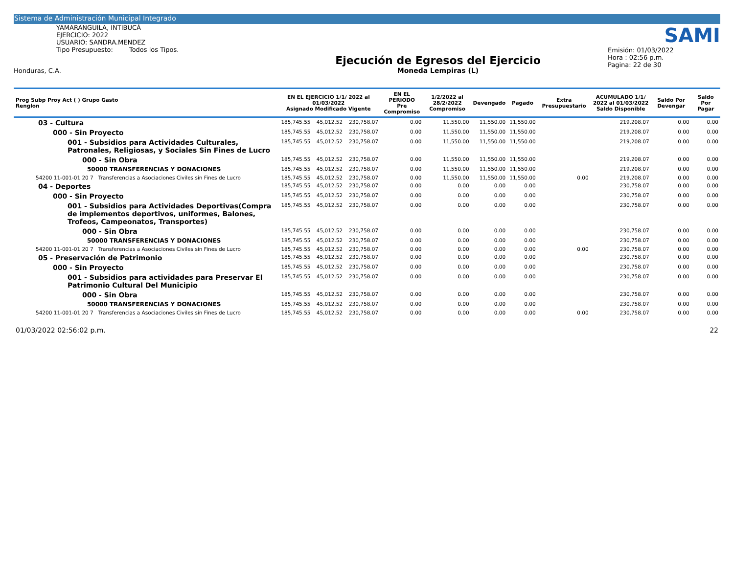Sistema de Administración Municipal Integrado
YAMARANGUILA, INTIBUCÁ
EJERCICIO: 2022
USUARIO: SANDRA.MENDEZ
Tipo Presupuesto: Todos los Tipos.
Honduras, C.A.
Ejecución de Egresos del Ejercicio
Moneda Lempiras (L)
SAMI
Emisión: 01/03/2022
Hora : 02:56 p.m.
Pagina: 22 de 30
| Prog Subp Proy Act ( ) Grupo Gasto Renglon | EN EL EJERCICIO 1/1/ 2022 al 01/03/2022 Asignado Modificado Vigente | | | EN EL PERIODO Pre Compromiso | 1/2/2022 al 28/2/2022 Compromiso | Devengado | Pagado | Extra Presupuestario | ACUMULADO 1/1/ 2022 al 01/03/2022 Saldo Disponible | Saldo Por Devengar | Saldo Por Pagar |
| --- | --- | --- | --- | --- | --- | --- | --- | --- | --- | --- | --- |
| 03 - Cultura | 185,745.55 | 45,012.52 | 230,758.07 | 0.00 | 11,550.00 | 11,550.00 | 11,550.00 | | 219,208.07 | 0.00 | 0.00 |
| 000 - Sin Proyecto | 185,745.55 | 45,012.52 | 230,758.07 | 0.00 | 11,550.00 | 11,550.00 | 11,550.00 | | 219,208.07 | 0.00 | 0.00 |
| 001 - Subsidios para Actividades Culturales, Patronales, Religiosas, y Sociales Sin Fines de Lucro | 185,745.55 | 45,012.52 | 230,758.07 | 0.00 | 11,550.00 | 11,550.00 | 11,550.00 | | 219,208.07 | 0.00 | 0.00 |
| 000 - Sin Obra | 185,745.55 | 45,012.52 | 230,758.07 | 0.00 | 11,550.00 | 11,550.00 | 11,550.00 | | 219,208.07 | 0.00 | 0.00 |
| 50000 TRANSFERENCIAS Y DONACIONES | 185,745.55 | 45,012.52 | 230,758.07 | 0.00 | 11,550.00 | 11,550.00 | 11,550.00 | | 219,208.07 | 0.00 | 0.00 |
| 54200 11-001-01 20 7 Transferencias a Asociaciones Civiles sin Fines de Lucro | 185,745.55 | 45,012.52 | 230,758.07 | 0.00 | 11,550.00 | 11,550.00 | 11,550.00 | 0.00 | 219,208.07 | 0.00 | 0.00 |
| 04 - Deportes | 185,745.55 | 45,012.52 | 230,758.07 | 0.00 | 0.00 | 0.00 | 0.00 | | 230,758.07 | 0.00 | 0.00 |
| 000 - Sin Proyecto | 185,745.55 | 45,012.52 | 230,758.07 | 0.00 | 0.00 | 0.00 | 0.00 | | 230,758.07 | 0.00 | 0.00 |
| 001 - Subsidios para Actividades Deportivas(Compra de implementos deportivos, uniformes, Balones, Trofeos, Campeonatos, Transportes) | 185,745.55 | 45,012.52 | 230,758.07 | 0.00 | 0.00 | 0.00 | 0.00 | | 230,758.07 | 0.00 | 0.00 |
| 000 - Sin Obra | 185,745.55 | 45,012.52 | 230,758.07 | 0.00 | 0.00 | 0.00 | 0.00 | | 230,758.07 | 0.00 | 0.00 |
| 50000 TRANSFERENCIAS Y DONACIONES | 185,745.55 | 45,012.52 | 230,758.07 | 0.00 | 0.00 | 0.00 | 0.00 | | 230,758.07 | 0.00 | 0.00 |
| 54200 11-001-01 20 7 Transferencias a Asociaciones Civiles sin Fines de Lucro | 185,745.55 | 45,012.52 | 230,758.07 | 0.00 | 0.00 | 0.00 | 0.00 | 0.00 | 230,758.07 | 0.00 | 0.00 |
| 05 - Preservación de Patrimonio | 185,745.55 | 45,012.52 | 230,758.07 | 0.00 | 0.00 | 0.00 | 0.00 | | 230,758.07 | 0.00 | 0.00 |
| 000 - Sin Proyecto | 185,745.55 | 45,012.52 | 230,758.07 | 0.00 | 0.00 | 0.00 | 0.00 | | 230,758.07 | 0.00 | 0.00 |
| 001 - Subsidios para actividades para Preservar El Patrimonio Cultural Del Municipio | 185,745.55 | 45,012.52 | 230,758.07 | 0.00 | 0.00 | 0.00 | 0.00 | | 230,758.07 | 0.00 | 0.00 |
| 000 - Sin Obra | 185,745.55 | 45,012.52 | 230,758.07 | 0.00 | 0.00 | 0.00 | 0.00 | | 230,758.07 | 0.00 | 0.00 |
| 50000 TRANSFERENCIAS Y DONACIONES | 185,745.55 | 45,012.52 | 230,758.07 | 0.00 | 0.00 | 0.00 | 0.00 | | 230,758.07 | 0.00 | 0.00 |
| 54200 11-001-01 20 7 Transferencias a Asociaciones Civiles sin Fines de Lucro | 185,745.55 | 45,012.52 | 230,758.07 | 0.00 | 0.00 | 0.00 | 0.00 | 0.00 | 230,758.07 | 0.00 | 0.00 |
01/03/2022 02:56:02 p.m. 22